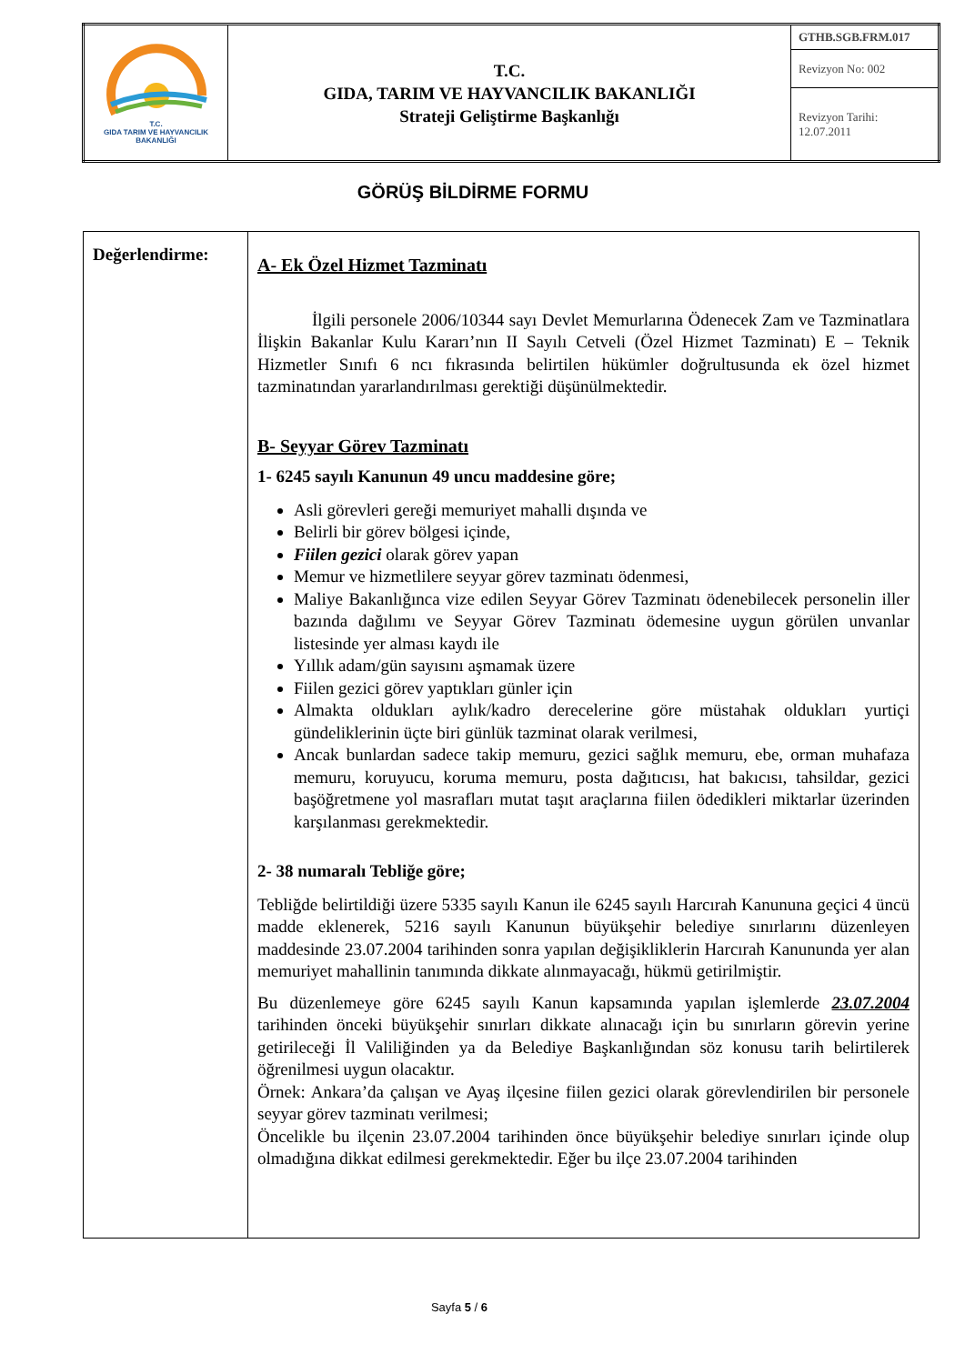| T.C. GIDA TARIM VE HAYVANCILIK BAKANLIĞI | T.C. GIDA, TARIM VE HAYVANCILIK BAKANLIĞI Strateji Geliştirme Başkanlığı | GTHB.SGB.FRM.017 |
| | | Revizyon No: 002 |
| | | Revizyon Tarihi: 12.07.2011 |
GÖRÜŞ BİLDİRME FORMU
| Değerlendirme: | A- Ek Özel Hizmet Tazminatı İlgili personele 2006/10344 sayı Devlet Memurlarına Ödenecek Zam ve Tazminatlara İlişkin Bakanlar Kulu Kararı’nın II Sayılı Cetveli (Özel Hizmet Tazminatı) E – Teknik Hizmetler Sınıfı 6 ncı fıkrasında belirtilen hükümler doğrultusunda ek özel hizmet tazminatından yararlandırılması gerektiği düşünülmektedir. B- Seyyar Görev Tazminatı 1- 6245 sayılı Kanunun 49 uncu maddesine göre; Asli görevleri gereği memuriyet mahalli dışında ve Belirli bir görev bölgesi içinde, Fiilen gezici olarak görev yapan Memur ve hizmetlilere seyyar görev tazminatı ödenmesi, Maliye Bakanlığınca vize edilen Seyyar Görev Tazminatı ödenebilecek personelin iller bazında dağılımı ve Seyyar Görev Tazminatı ödemesine uygun görülen unvanlar listesinde yer alması kaydı ile Yıllık adam/gün sayısını aşmamak üzere Fiilen gezici görev yaptıkları günler için Almakta oldukları aylık/kadro derecelerine göre müstahak oldukları yurtiçi gündeliklerinin üçte biri günlük tazminat olarak verilmesi, Ancak bunlardan sadece takip memuru, gezici sağlık memuru, ebe, orman muhafaza memuru, koruyucu, koruma memuru, posta dağıtıcısı, hat bakıcısı, tahsildar, gezici başöğretmene yol masrafları mutat taşıt araçlarına fiilen ödedikleri miktarlar üzerinden karşılanması gerekmektedir. 2- 38 numaralı Tebliğe göre; Tebliğde belirtildiği üzere 5335 sayılı Kanun ile 6245 sayılı Harcırah Kanununa geçici 4 üncü madde eklenerek, 5216 sayılı Kanunun büyükşehir belediye sınırlarını düzenleyen maddesinde 23.07.2004 tarihinden sonra yapılan değişikliklerin Harcırah Kanununda yer alan memuriyet mahallinin tanımında dikkate alınmayacağı, hükmü getirilmiştir. Bu düzenlemeye göre 6245 sayılı Kanun kapsamında yapılan işlemlerde 23.07.2004 tarihinden önceki büyükşehir sınırları dikkate alınacağı için bu sınırların görevin yerine getirileceği İl Valiliğinden ya da Belediye Başkanlığından söz konusu tarih belirtilerek öğrenilmesi uygun olacaktır. Örnek: Ankara’da çalışan ve Ayaş ilçesine fiilen gezici olarak görevlendirilen bir personele seyyar görev tazminatı verilmesi; Öncelikle bu ilçenin 23.07.2004 tarihinden önce büyükşehir belediye sınırları içinde olup olmadığına dikkat edilmesi gerekmektedir. Eğer bu ilçe 23.07.2004 tarihinden |
Sayfa 5 / 6